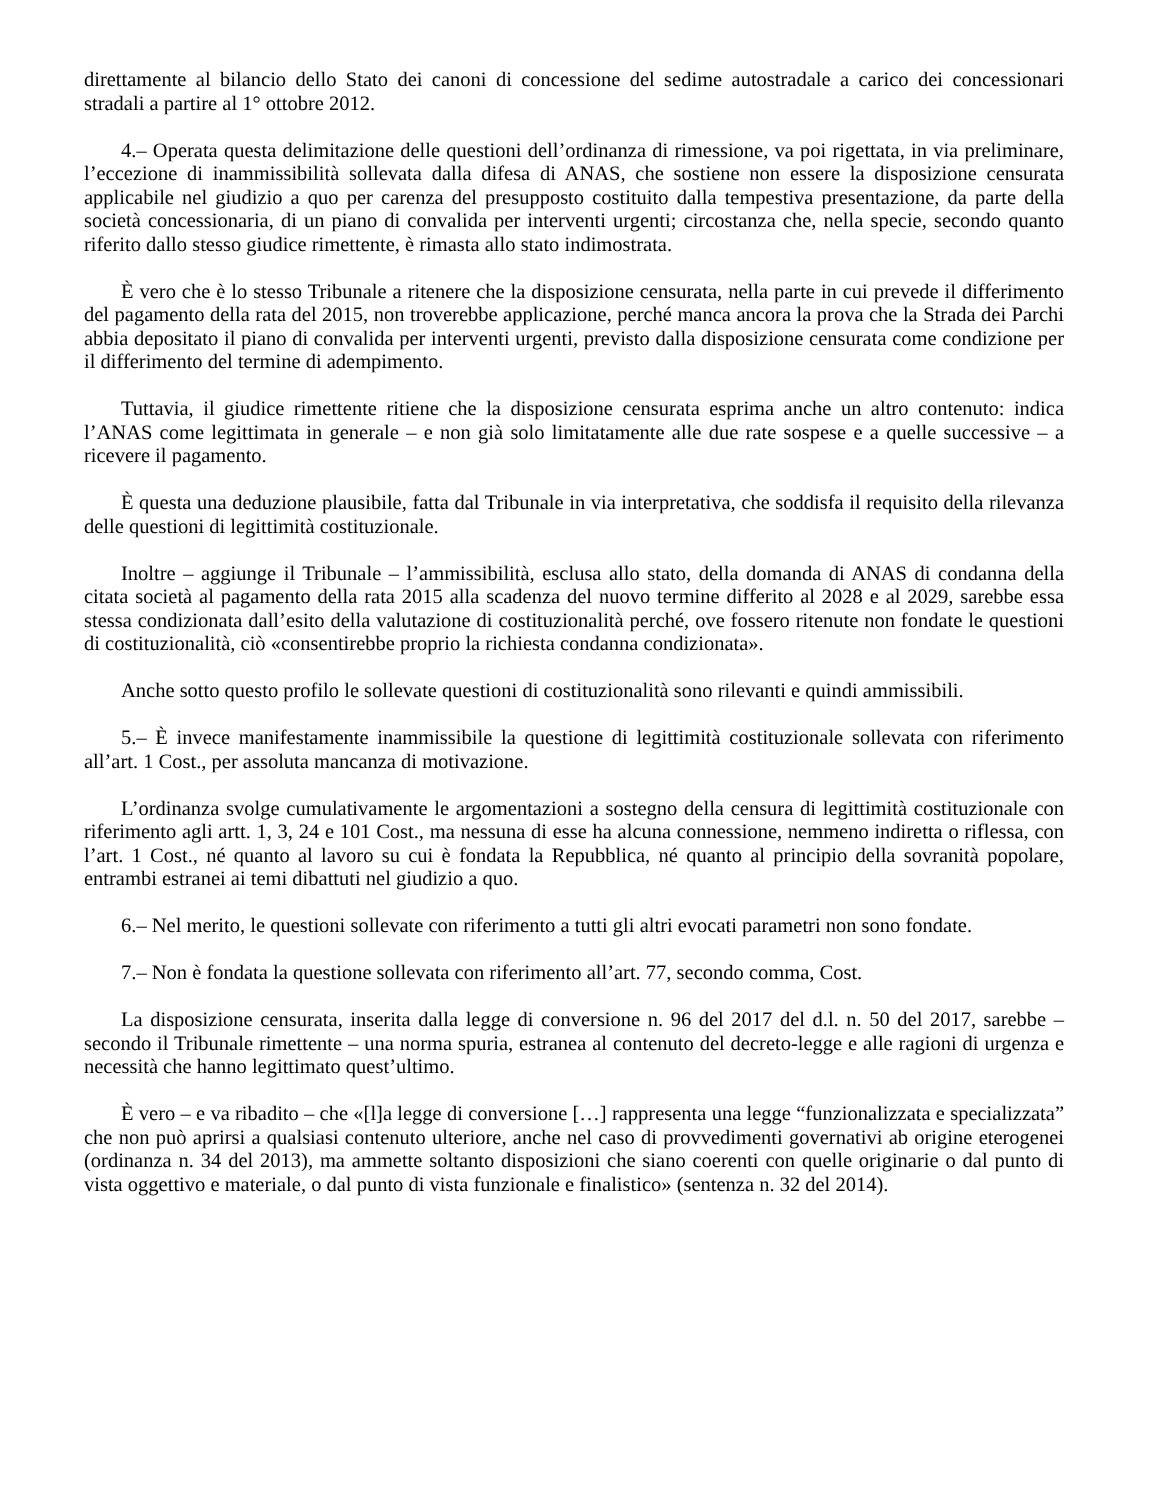direttamente al bilancio dello Stato dei canoni di concessione del sedime autostradale a carico dei concessionari stradali a partire al 1° ottobre 2012.
4.– Operata questa delimitazione delle questioni dell’ordinanza di rimessione, va poi rigettata, in via preliminare, l’eccezione di inammissibilità sollevata dalla difesa di ANAS, che sostiene non essere la disposizione censurata applicabile nel giudizio a quo per carenza del presupposto costituito dalla tempestiva presentazione, da parte della società concessionaria, di un piano di convalida per interventi urgenti; circostanza che, nella specie, secondo quanto riferito dallo stesso giudice rimettente, è rimasta allo stato indimostrata.
È vero che è lo stesso Tribunale a ritenere che la disposizione censurata, nella parte in cui prevede il differimento del pagamento della rata del 2015, non troverebbe applicazione, perché manca ancora la prova che la Strada dei Parchi abbia depositato il piano di convalida per interventi urgenti, previsto dalla disposizione censurata come condizione per il differimento del termine di adempimento.
Tuttavia, il giudice rimettente ritiene che la disposizione censurata esprima anche un altro contenuto: indica l’ANAS come legittimata in generale – e non già solo limitatamente alle due rate sospese e a quelle successive – a ricevere il pagamento.
È questa una deduzione plausibile, fatta dal Tribunale in via interpretativa, che soddisfa il requisito della rilevanza delle questioni di legittimità costituzionale.
Inoltre – aggiunge il Tribunale – l’ammissibilità, esclusa allo stato, della domanda di ANAS di condanna della citata società al pagamento della rata 2015 alla scadenza del nuovo termine differito al 2028 e al 2029, sarebbe essa stessa condizionata dall’esito della valutazione di costituzionalità perché, ove fossero ritenute non fondate le questioni di costituzionalità, ciò «consentirebbe proprio la richiesta condanna condizionata».
Anche sotto questo profilo le sollevate questioni di costituzionalità sono rilevanti e quindi ammissibili.
5.– È invece manifestamente inammissibile la questione di legittimità costituzionale sollevata con riferimento all’art. 1 Cost., per assoluta mancanza di motivazione.
L’ordinanza svolge cumulativamente le argomentazioni a sostegno della censura di legittimità costituzionale con riferimento agli artt. 1, 3, 24 e 101 Cost., ma nessuna di esse ha alcuna connessione, nemmeno indiretta o riflessa, con l’art. 1 Cost., né quanto al lavoro su cui è fondata la Repubblica, né quanto al principio della sovranità popolare, entrambi estranei ai temi dibattuti nel giudizio a quo.
6.– Nel merito, le questioni sollevate con riferimento a tutti gli altri evocati parametri non sono fondate.
7.– Non è fondata la questione sollevata con riferimento all’art. 77, secondo comma, Cost.
La disposizione censurata, inserita dalla legge di conversione n. 96 del 2017 del d.l. n. 50 del 2017, sarebbe – secondo il Tribunale rimettente – una norma spuria, estranea al contenuto del decreto-legge e alle ragioni di urgenza e necessità che hanno legittimato quest’ultimo.
È vero – e va ribadito – che «[l]a legge di conversione […] rappresenta una legge “funzionalizzata e specializzata” che non può aprirsi a qualsiasi contenuto ulteriore, anche nel caso di provvedimenti governativi ab origine eterogenei (ordinanza n. 34 del 2013), ma ammette soltanto disposizioni che siano coerenti con quelle originarie o dal punto di vista oggettivo e materiale, o dal punto di vista funzionale e finalistico» (sentenza n. 32 del 2014).